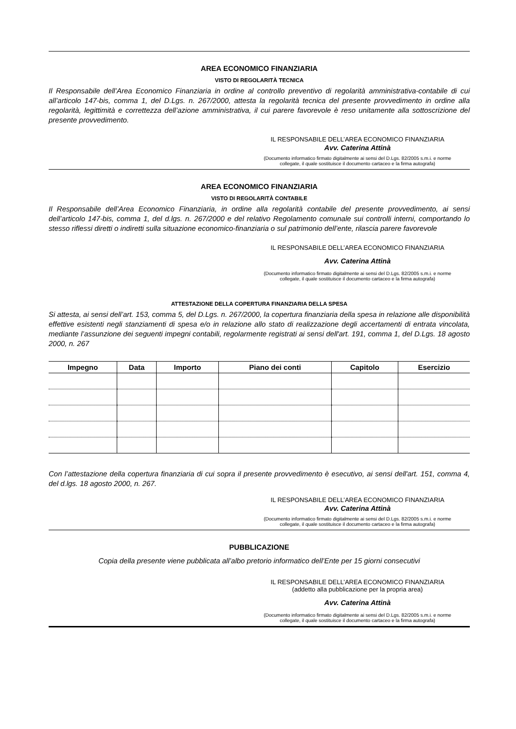AREA ECONOMICO FINANZIARIA
VISTO DI REGOLARITÀ TECNICA
Il Responsabile dell’Area Economico Finanziaria in ordine al controllo preventivo di regolarità amministrativa-contabile di cui all’articolo 147-bis, comma 1, del D.Lgs. n. 267/2000, attesta la regolarità tecnica del presente provvedimento in ordine alla regolarità, legittimità e correttezza dell’azione amministrativa, il cui parere favorevole è reso unitamente alla sottoscrizione del presente provvedimento.
IL RESPONSABILE DELL’AREA ECONOMICO FINANZIARIA
Avv. Caterina Attinà
(Documento informatico firmato digitalmente ai sensi del D.Lgs. 82/2005 s.m.i. e norme collegate, il quale sostituisce il documento cartaceo e la firma autografa)
AREA ECONOMICO FINANZIARIA
VISTO DI REGOLARITÀ CONTABILE
Il Responsabile dell’Area Economico Finanziaria, in ordine alla regolarità contabile del presente provvedimento, ai sensi dell’articolo 147-bis, comma 1, del d.lgs. n. 267/2000 e del relativo Regolamento comunale sui controlli interni, comportando lo stesso riflessi diretti o indiretti sulla situazione economico-finanziaria o sul patrimonio dell’ente, rilascia parere favorevole
IL RESPONSABILE DELL’AREA ECONOMICO FINANZIARIA
Avv. Caterina Attinà
(Documento informatico firmato digitalmente ai sensi del D.Lgs. 82/2005 s.m.i. e norme collegate, il quale sostituisce il documento cartaceo e la firma autografa)
ATTESTAZIONE DELLA COPERTURA FINANZIARIA DELLA SPESA
Si attesta, ai sensi dell’art. 153, comma 5, del D.Lgs. n. 267/2000, la copertura finanziaria della spesa in relazione alle disponibilità effettive esistenti negli stanziamenti di spesa e/o in relazione allo stato di realizzazione degli accertamenti di entrata vincolata, mediante l’assunzione dei seguenti impegni contabili, regolarmente registrati ai sensi dell'art. 191, comma 1, del D.Lgs. 18 agosto 2000, n. 267
| Impegno | Data | Importo | Piano dei conti | Capitolo | Esercizio |
| --- | --- | --- | --- | --- | --- |
Con l’attestazione della copertura finanziaria di cui sopra il presente provvedimento è esecutivo, ai sensi dell'art. 151, comma 4, del d.lgs. 18 agosto 2000, n. 267.
IL RESPONSABILE DELL’AREA ECONOMICO FINANZIARIA
Avv. Caterina Attinà
(Documento informatico firmato digitalmente ai sensi del D.Lgs. 82/2005 s.m.i. e norme collegate, il quale sostituisce il documento cartaceo e la firma autografa)
PUBBLICAZIONE
Copia della presente viene pubblicata all’albo pretorio informatico dell’Ente per 15 giorni consecutivi
IL RESPONSABILE DELL’AREA ECONOMICO FINANZIARIA
(addetto alla pubblicazione per la propria area)
Avv. Caterina Attinà
(Documento informatico firmato digitalmente ai sensi del D.Lgs. 82/2005 s.m.i. e norme collegate, il quale sostituisce il documento cartaceo e la firma autografa)